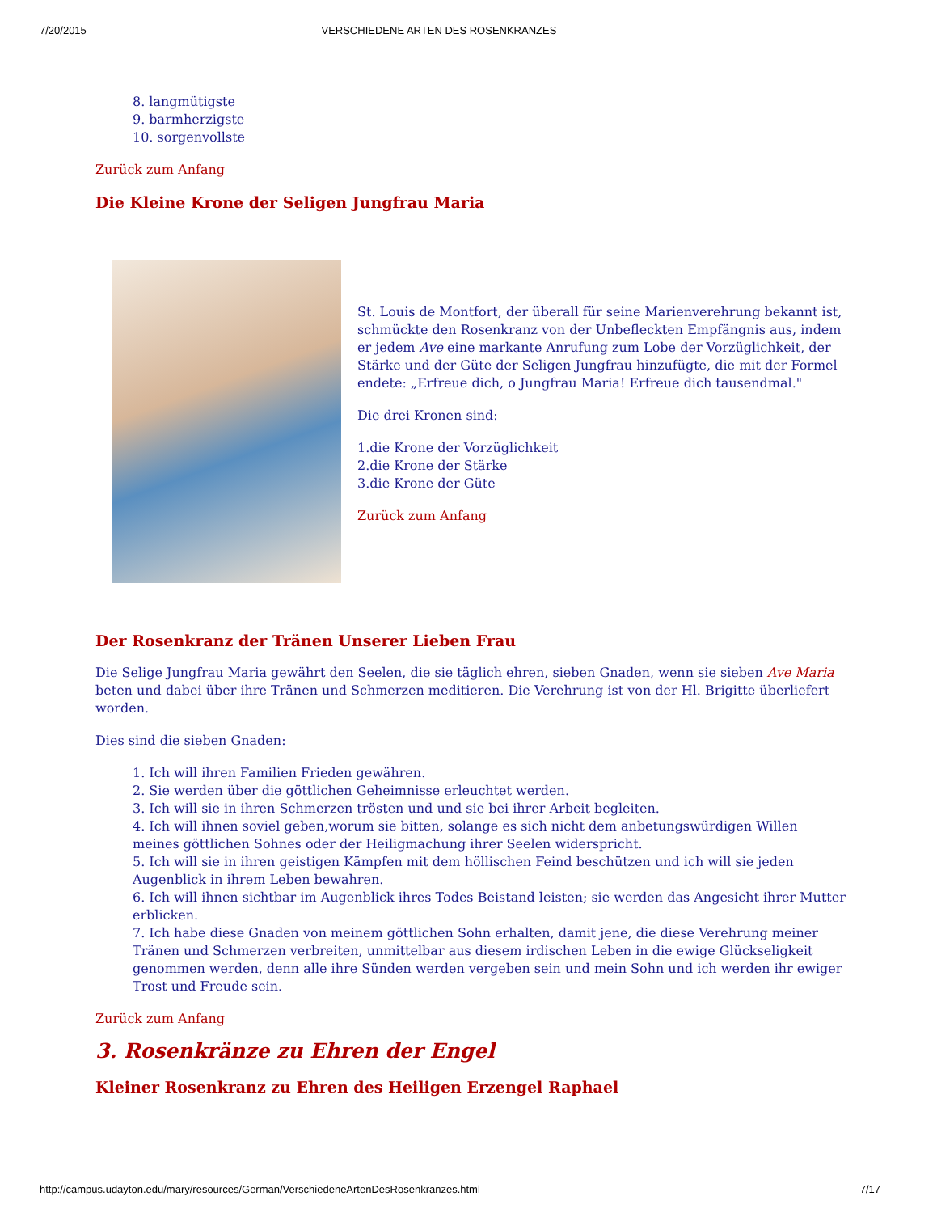7/20/2015 VERSCHIEDENE ARTEN DES ROSENKRANZES
8. langmütigste
9. barmherzigste
10. sorgenvollste
Zurück zum Anfang
Die Kleine Krone der Seligen Jungfrau Maria
St. Louis de Montfort, der überall für seine Marienverehrung bekannt ist, schmückte den Rosenkranz von der Unbefleckten Empfängnis aus, indem er jedem Ave eine markante Anrufung zum Lobe der Vorzüglichkeit, der Stärke und der Güte der Seligen Jungfrau hinzufügte, die mit der Formel endete: „Erfreue dich, o Jungfrau Maria! Erfreue dich tausendmal."
Die drei Kronen sind:
1.die Krone der Vorzüglichkeit
2.die Krone der Stärke
3.die Krone der Güte
Zurück zum Anfang
Der Rosenkranz der Tränen Unserer Lieben Frau
Die Selige Jungfrau Maria gewährt den Seelen, die sie täglich ehren, sieben Gnaden, wenn sie sieben Ave Maria beten und dabei über ihre Tränen und Schmerzen meditieren. Die Verehrung ist von der Hl. Brigitte überliefert worden.
Dies sind die sieben Gnaden:
1. Ich will ihren Familien Frieden gewähren.
2. Sie werden über die göttlichen Geheimnisse erleuchtet werden.
3. Ich will sie in ihren Schmerzen trösten und und sie bei ihrer Arbeit begleiten.
4. Ich will ihnen soviel geben,worum sie bitten, solange es sich nicht dem anbetungswürdigen Willen meines göttlichen Sohnes oder der Heiligmachung ihrer Seelen widerspricht.
5. Ich will sie in ihren geistigen Kämpfen mit dem höllischen Feind beschützen und ich will sie jeden Augenblick in ihrem Leben bewahren.
6. Ich will ihnen sichtbar im Augenblick ihres Todes Beistand leisten; sie werden das Angesicht ihrer Mutter erblicken.
7. Ich habe diese Gnaden von meinem göttlichen Sohn erhalten, damit jene, die diese Verehrung meiner Tränen und Schmerzen verbreiten, unmittelbar aus diesem irdischen Leben in die ewige Glückseligkeit genommen werden, denn alle ihre Sünden werden vergeben sein und mein Sohn und ich werden ihr ewiger Trost und Freude sein.
Zurück zum Anfang
3. Rosenkränze zu Ehren der Engel
Kleiner Rosenkranz zu Ehren des Heiligen Erzengel Raphael
http://campus.udayton.edu/mary/resources/German/VerschiedeneArtenDesRosenkranzes.html 7/17